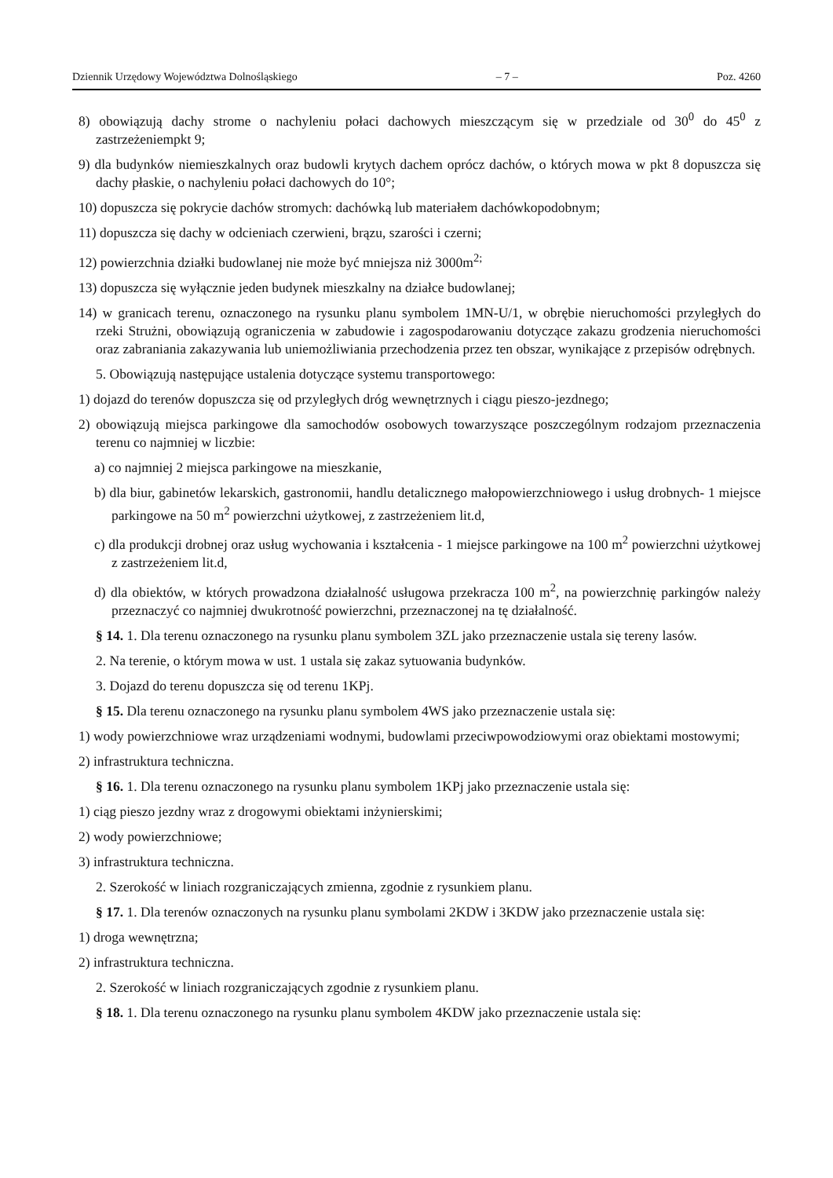Dziennik Urzędowy Województwa Dolnośląskiego – 7 – Poz. 4260
8) obowiązują dachy strome o nachyleniu połaci dachowych mieszczącym się w przedziale od 30<sup>0</sup> do 45<sup>0</sup> z zastrzeżeniempkt 9;
9) dla budynków niemieszkalnych oraz budowli krytych dachem oprócz dachów, o których mowa w pkt 8 dopuszcza się dachy płaskie, o nachyleniu połaci dachowych do 10°;
10) dopuszcza się pokrycie dachów stromych: dachówką lub materiałem dachówkopodobnym;
11) dopuszcza się dachy w odcieniach czerwieni, brązu, szarości i czerni;
12) powierzchnia działki budowlanej nie może być mniejsza niż 3000m<sup>2;</sup>
13) dopuszcza się wyłącznie jeden budynek mieszkalny na działce budowlanej;
14) w granicach terenu, oznaczonego na rysunku planu symbolem 1MN-U/1, w obrębie nieruchomości przyległych do rzeki Strużni, obowiązują ograniczenia w zabudowie i zagospodarowaniu dotyczące zakazu grodzenia nieruchomości oraz zabraniania zakazywania lub uniemożliwiania przechodzenia przez ten obszar, wynikające z przepisów odrębnych.
5. Obowiązują następujące ustalenia dotyczące systemu transportowego:
1) dojazd do terenów dopuszcza się od przyległych dróg wewnętrznych i ciągu pieszo-jezdnego;
2) obowiązują miejsca parkingowe dla samochodów osobowych towarzyszące poszczególnym rodzajom przeznaczenia terenu co najmniej w liczbie:
a) co najmniej 2 miejsca parkingowe na mieszkanie,
b) dla biur, gabinetów lekarskich, gastronomii, handlu detalicznego małopowierzchniowego i usług drobnych- 1 miejsce parkingowe na 50 m<sup>2</sup> powierzchni użytkowej, z zastrzeżeniem lit.d,
c) dla produkcji drobnej oraz usług wychowania i kształcenia - 1 miejsce parkingowe na 100 m<sup>2</sup> powierzchni użytkowej z zastrzeżeniem lit.d,
d) dla obiektów, w których prowadzona działalność usługowa przekracza 100 m<sup>2</sup>, na powierzchnię parkingów należy przeznaczyć co najmniej dwukrotność powierzchni, przeznaczonej na tę działalność.
§ 14. 1. Dla terenu oznaczonego na rysunku planu symbolem 3ZL jako przeznaczenie ustala się tereny lasów.
2. Na terenie, o którym mowa w ust. 1 ustala się zakaz sytuowania budynków.
3. Dojazd do terenu dopuszcza się od terenu 1KPj.
§ 15. Dla terenu oznaczonego na rysunku planu symbolem 4WS jako przeznaczenie ustala się:
1) wody powierzchniowe wraz urządzeniami wodnymi, budowlami przeciwpowodziowymi oraz obiektami mostowymi;
2) infrastruktura techniczna.
§ 16. 1. Dla terenu oznaczonego na rysunku planu symbolem 1KPj jako przeznaczenie ustala się:
1) ciąg pieszo jezdny wraz z drogowymi obiektami inżynierskimi;
2) wody powierzchniowe;
3) infrastruktura techniczna.
2. Szerokość w liniach rozgraniczających zmienna, zgodnie z rysunkiem planu.
§ 17. 1. Dla terenów oznaczonych na rysunku planu symbolami 2KDW i 3KDW jako przeznaczenie ustala się:
1) droga wewnętrzna;
2) infrastruktura techniczna.
2. Szerokość w liniach rozgraniczających zgodnie z rysunkiem planu.
§ 18. 1. Dla terenu oznaczonego na rysunku planu symbolem 4KDW jako przeznaczenie ustala się: